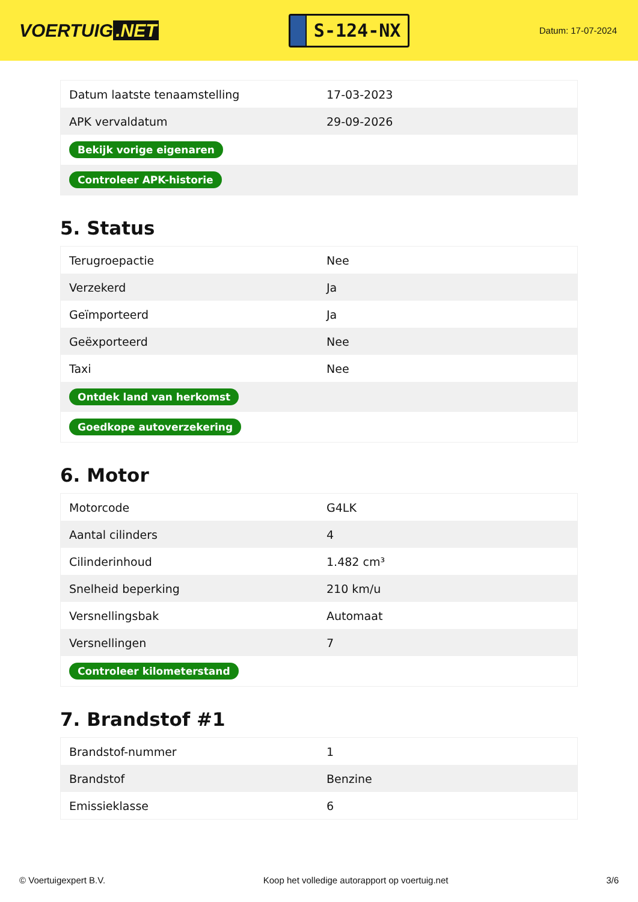VOERTUIG.NET
S-124-NX
Datum: 17-07-2024
| Datum laatste tenaamstelling | 17-03-2023 |
| APK vervaldatum | 29-09-2026 |
| Bekijk vorige eigenaren | |
| Controleer APK-historie | |
5. Status
| Terugroepactie | Nee |
| Verzekerd | Ja |
| Geïmporteerd | Ja |
| Geëxporteerd | Nee |
| Taxi | Nee |
| Ontdek land van herkomst | |
| Goedkope autoverzekering | |
6. Motor
| Motorcode | G4LK |
| Aantal cilinders | 4 |
| Cilinderinhoud | 1.482 cm³ |
| Snelheid beperking | 210 km/u |
| Versnellingsbak | Automaat |
| Versnellingen | 7 |
| Controleer kilometerstand | |
7. Brandstof #1
| Brandstof-nummer | 1 |
| Brandstof | Benzine |
| Emissieklasse | 6 |
© Voertuigexpert B.V. Koop het volledige autorapport op voertuig.net 3/6